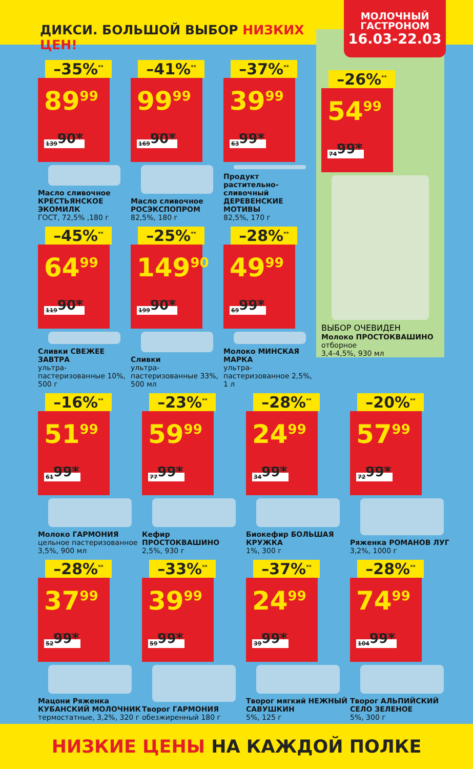ДИКСИ. БОЛЬШОЙ ВЫБОР НИЗКИХ ЦЕН!
МОЛОЧНЫЙ
ГАСТРОНОМ
16.03-22.03
–35%<sup>**</sup>
89<sup>99</sup> 139<sup>90*</sup>
Масло сливочное КРЕСТЬЯНСКОЕ ЭКОМИЛК
ГОСТ, 72,5% ,180 г
–41%<sup>**</sup>
99<sup>99</sup> 169<sup>90*</sup>
Масло сливочное РОСЭКСПОПРОМ
82,5%, 180 г
–37%<sup>**</sup>
39<sup>99</sup> 63<sup>99*</sup>
Продукт растительно-сливочный ДЕРЕВЕНСКИЕ МОТИВЫ
82,5%, 170 г
–26%<sup>**</sup>
54<sup>99</sup> 74<sup>99*</sup>
ВЫБОР ОЧЕВИДЕН
Молоко ПРОСТОКВАШИНО
отборное
3,4-4,5%, 930 мл
–45%<sup>**</sup>
64<sup>99</sup> 119<sup>90*</sup>
Сливки СВЕЖЕЕ ЗАВТРА
ультра-пастеризованные 10%, 500 г
–25%<sup>**</sup>
149<sup>90</sup> 199<sup>90*</sup>
Сливки
ультра-пастеризованные 33%, 500 мл
–28%<sup>**</sup>
49<sup>99</sup> 69<sup>99*</sup>
Молоко МИНСКАЯ МАРКА
ультра-пастеризованное 2,5%, 1 л
–16%<sup>**</sup>
51<sup>99</sup> 61<sup>99*</sup>
Молоко ГАРМОНИЯ
цельное пастеризованное 3,5%, 900 мл
–23%<sup>**</sup>
59<sup>99</sup> 77<sup>99*</sup>
Кефир ПРОСТОКВАШИНО
2,5%, 930 г
–28%<sup>**</sup>
24<sup>99</sup> 34<sup>99*</sup>
Биокефир БОЛЬШАЯ КРУЖКА
1%, 300 г
–20%<sup>**</sup>
57<sup>99</sup> 72<sup>99*</sup>
Ряженка РОМАНОВ ЛУГ
3,2%, 1000 г
–28%<sup>**</sup>
37<sup>99</sup> 52<sup>99*</sup>
Мацони Ряженка КУБАНСКИЙ МОЛОЧНИК
термостатные, 3,2%, 320 г
–33%<sup>**</sup>
39<sup>99</sup> 59<sup>99*</sup>
Творог ГАРМОНИЯ
обезжиренный 180 г
–37%<sup>**</sup>
24<sup>99</sup> 39<sup>99*</sup>
Творог мягкий НЕЖНЫЙ САВУШКИН
5%, 125 г
–28%<sup>**</sup>
74<sup>99</sup> 104<sup>99*</sup>
Творог АЛЬПИЙСКИЙ СЕЛО ЗЕЛЕНОЕ
5%, 300 г
НИЗКИЕ ЦЕНЫ НА КАЖДОЙ ПОЛКЕ